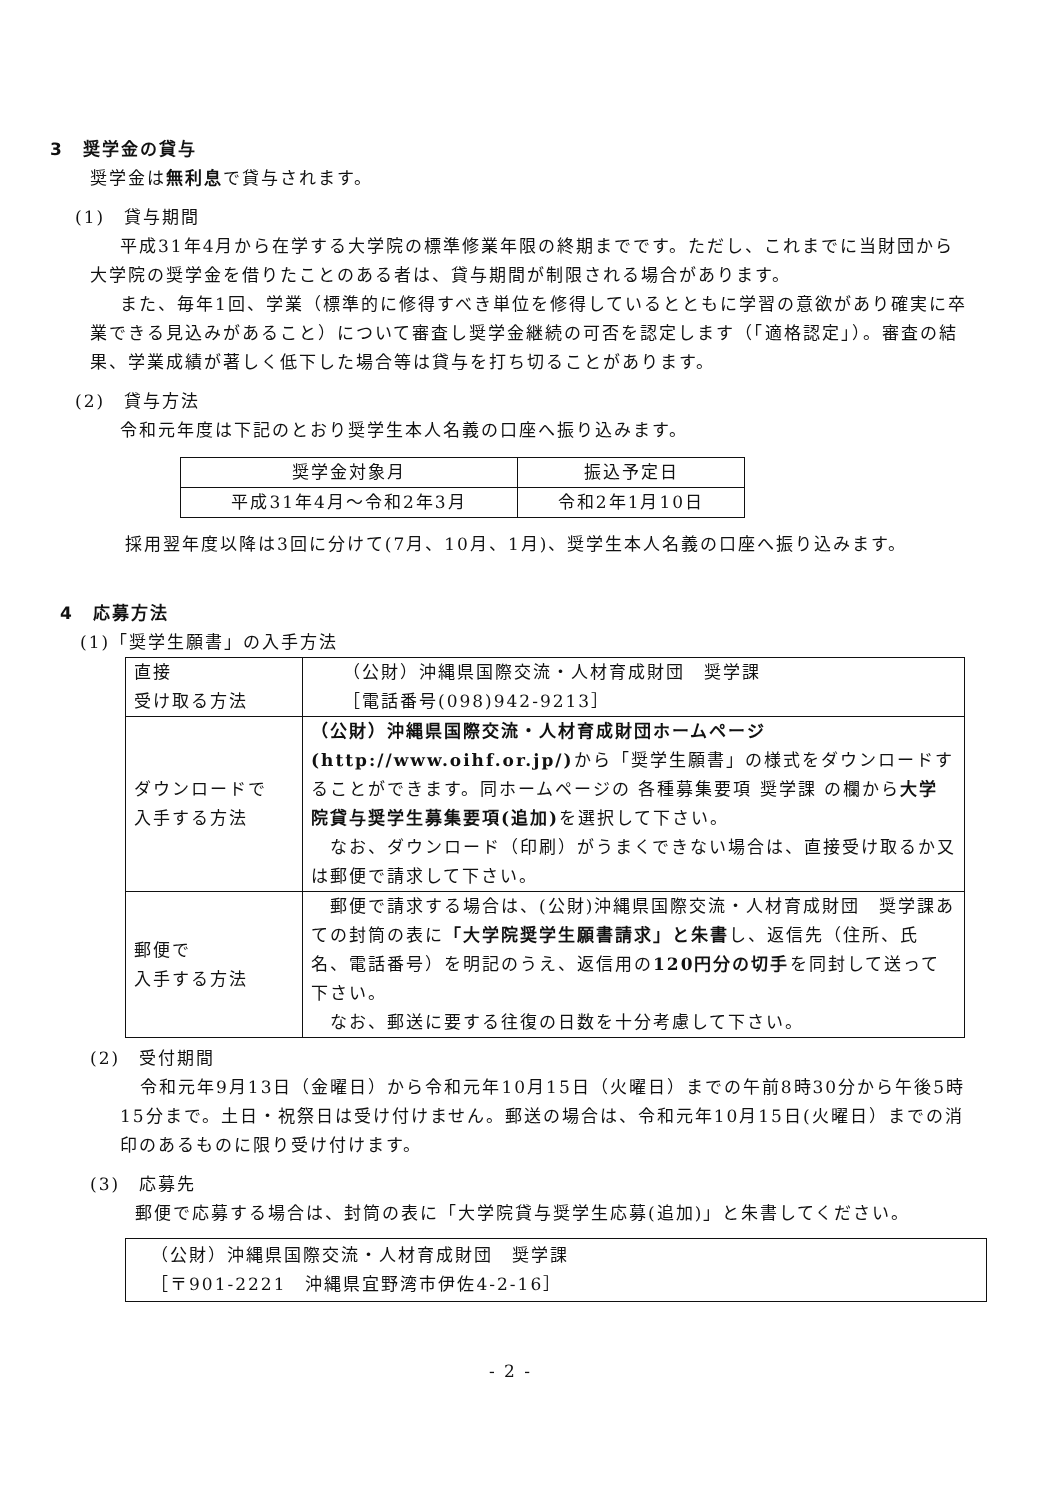3　奨学金の貸与
奨学金は無利息で貸与されます。
(1)　貸与期間
平成31年4月から在学する大学院の標準修業年限の終期までです。ただし、これまでに当財団から大学院の奨学金を借りたことのある者は、貸与期間が制限される場合があります。
また、毎年1回、学業（標準的に修得すべき単位を修得しているとともに学習の意欲があり確実に卒業できる見込みがあること）について審査し奨学金継続の可否を認定します（「適格認定」）。審査の結果、学業成績が著しく低下した場合等は貸与を打ち切ることがあります。
(2)　貸与方法
令和元年度は下記のとおり奨学生本人名義の口座へ振り込みます。
| 奨学金対象月 | 振込予定日 |
| 平成31年4月～令和2年3月 | 令和2年1月10日 |
採用翌年度以降は3回に分けて(7月、10月、1月)、奨学生本人名義の口座へ振り込みます。
4　応募方法
(1)「奨学生願書」の入手方法
| 直接 受け取る方法 | （公財）沖縄県国際交流・人材育成財団 奨学課 ［電話番号(098)942-9213］ |
| ダウンロードで 入手する方法 | （公財）沖縄県国際交流・人材育成財団ホームページ(http://www.oihf.or.jp/) から「奨学生願書」の様式をダウンロードすることができます。同ホームページの 各種募集要項 奨学課 の欄から 大学院貸与奨学生募集要項(追加) を選択して下さい。 なお、ダウンロード（印刷）がうまくできない場合は、直接受け取るか又は郵便で請求して下さい。 |
| 郵便で 入手する方法 | 郵便で請求する場合は、(公財)沖縄県国際交流・人材育成財団 奨学課あての封筒の表に 「大学院奨学生願書請求」と朱書 し、返信先（住所、氏名、電話番号）を明記のうえ、返信用の 120円分の切手 を同封して送って下さい。 なお、郵送に要する往復の日数を十分考慮して下さい。 |
(2)　受付期間
令和元年9月13日（金曜日）から令和元年10月15日（火曜日）までの午前8時30分から午後5時15分まで。土日・祝祭日は受け付けません。郵送の場合は、令和元年10月15日(火曜日）までの消印のあるものに限り受け付けます。
(3)　応募先
郵便で応募する場合は、封筒の表に「大学院貸与奨学生応募(追加)」と朱書してください。
（公財）沖縄県国際交流・人材育成財団　奨学課
［〒901-2221　沖縄県宜野湾市伊佐4-2-16］
- 2 -